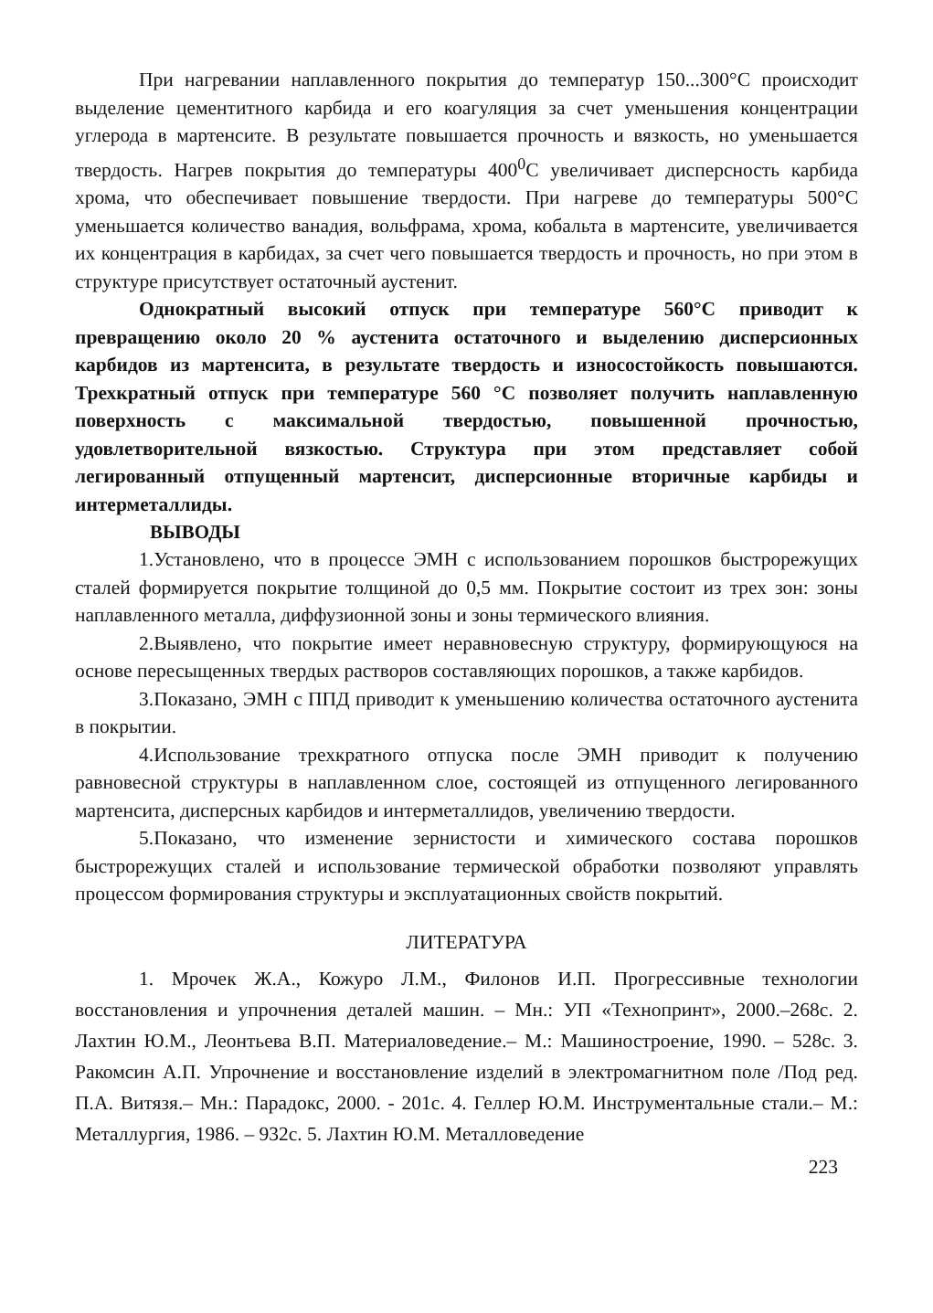При нагревании наплавленного покрытия до температур 150...300°С происходит выделение цементитного карбида и его коагуляция за счет уменьшения концентрации углерода в мартенсите. В результате повышается прочность и вязкость, но уменьшается твердость. Нагрев покрытия до температуры 400<sup>0</sup>С увеличивает дисперсность карбида хрома, что обеспечивает повышение твердости. При нагреве до температуры 500°С уменьшается количество ванадия, вольфрама, хрома, кобальта в мартенсите, увеличивается их концентрация в карбидах, за счет чего повышается твердость и прочность, но при этом в структуре присутствует остаточный аустенит.
Однократный высокий отпуск при температуре 560°С приводит к превращению около 20 % аустенита остаточного и выделению дисперсионных карбидов из мартенсита, в результате твердость и износостойкость повышаются. Трехкратный отпуск при температуре 560 °С позволяет получить наплавленную поверхность с максимальной твердостью, повышенной прочностью, удовлетворительной вязкостью. Структура при этом представляет собой легированный отпущенный мартенсит, дисперсионные вторичные карбиды и интерметаллиды.
ВЫВОДЫ
1.Установлено, что в процессе ЭМН с использованием порошков быстрорежущих сталей формируется покрытие толщиной до 0,5 мм. Покрытие состоит из трех зон: зоны наплавленного металла, диффузионной зоны и зоны термического влияния.
2.Выявлено, что покрытие имеет неравновесную структуру, формирующуюся на основе пересыщенных твердых растворов составляющих порошков, а также карбидов.
3.Показано, ЭМН с ППД приводит к уменьшению количества остаточного аустенита в покрытии.
4.Использование трехкратного отпуска после ЭМН приводит к получению равновесной структуры в наплавленном слое, состоящей из отпущенного легированного мартенсита, дисперсных карбидов и интерметаллидов, увеличению твердости.
5.Показано, что изменение зернистости и химического состава порошков быстрорежущих сталей и использование термической обработки позволяют управлять процессом формирования структуры и эксплуатационных свойств покрытий.
ЛИТЕРАТУРА
1. Мрочек Ж.А., Кожуро Л.М., Филонов И.П. Прогрессивные технологии восстановления и упрочнения деталей машин. – Мн.: УП «Технопринт», 2000.–268с. 2. Лахтин Ю.М., Леонтьева В.П. Материаловедение.– М.: Машиностроение, 1990. – 528с. 3. Ракомсин А.П. Упрочнение и восстановление изделий в электромагнитном поле /Под ред. П.А. Витязя.– Мн.: Парадокс, 2000. - 201с. 4. Геллер Ю.М. Инструментальные стали.– М.: Металлургия, 1986. – 932с. 5. Лахтин Ю.М. Металловедение
223